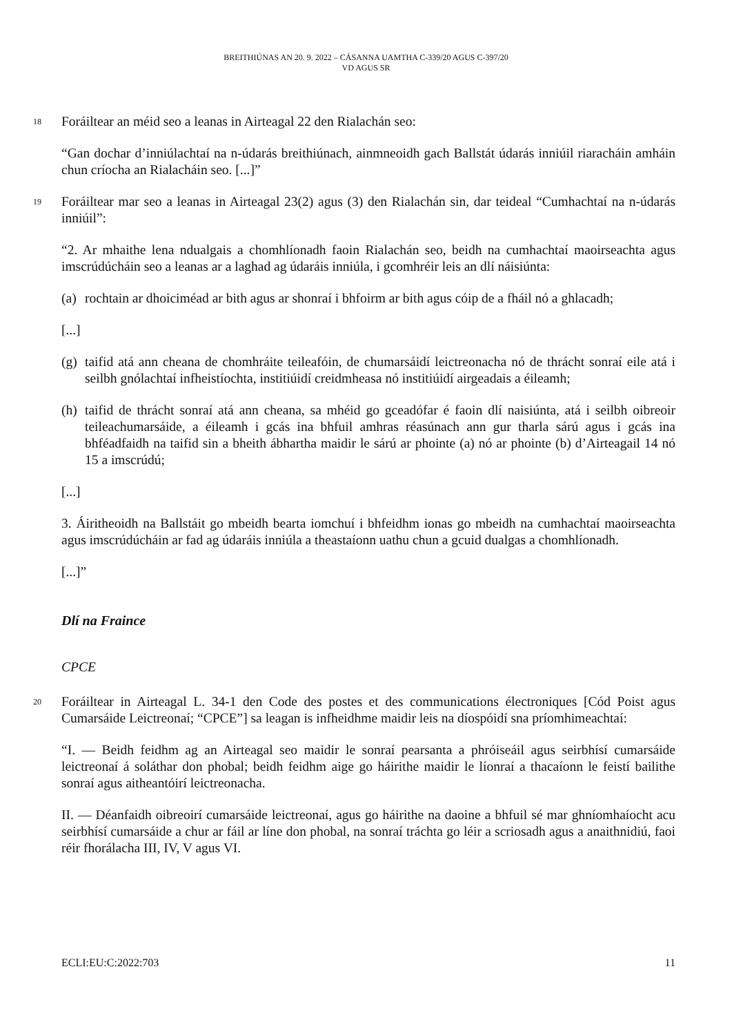BREITHIÚNAS AN 20. 9. 2022 – CÁSANNA UAMTHA C-339/20 AGUS C-397/20
VD AGUS SR
18
Foráiltear an méid seo a leanas in Airteagal 22 den Rialachán seo:
“Gan dochar d’inniúlachtaí na n-údarás breithiúnach, ainmneoidh gach Ballstát údarás inniúil riaracháin amháin chun críocha an Rialacháin seo. [...]”
19
Foráiltear mar seo a leanas in Airteagal 23(2) agus (3) den Rialachán sin, dar teideal “Cumhachtaí na n-údarás inniúil”:
“2. Ar mhaithe lena ndualgais a chomhlíonadh faoin Rialachán seo, beidh na cumhachtaí maoirseachta agus imscrúdúcháin seo a leanas ar a laghad ag údaráis inniúla, i gcomhréir leis an dlí náisiúnta:
(a) rochtain ar dhoiciméad ar bith agus ar shonraí i bhfoirm ar bith agus cóip de a fháil nó a ghlacadh;
[...]
(g) taifid atá ann cheana de chomhráite teileafóin, de chumarsáidí leictreonacha nó de thrácht sonraí eile atá i seilbh gnólachtaí infheistíochta, institiúidí creidmheasa nó institiúidí airgeadais a éileamh;
(h) taifid de thrácht sonraí atá ann cheana, sa mhéid go gceadófar é faoin dlí naisiúnta, atá i seilbh oibreoir teileachumarsáide, a éileamh i gcás ina bhfuil amhras réasúnach ann gur tharla sárú agus i gcás ina bhféadfaidh na taifid sin a bheith ábhartha maidir le sárú ar phointe (a) nó ar phointe (b) d’Airteagail 14 nó 15 a imscrúdú;
[...]
3. Áiritheoidh na Ballstáit go mbeidh bearta iomchuí i bhfeidhm ionas go mbeidh na cumhachtaí maoirseachta agus imscrúdúcháin ar fad ag údaráis inniúla a theastaíonn uathu chun a gcuid dualgas a chomhlíonadh.
[...]”
Dlí na Fraince
CPCE
20
Foráiltear in Airteagal L. 34-1 den Code des postes et des communications électroniques [Cód Poist agus Cumarsáide Leictreonaí; “CPCE”] sa leagan is infheidhme maidir leis na díospóidí sna príomhimeachtaí:
“I. — Beidh feidhm ag an Airteagal seo maidir le sonraí pearsanta a phróiseáil agus seirbhísí cumarsáide leictreonaí á soláthar don phobal; beidh feidhm aige go háirithe maidir le líonraí a thacaíonn le feistí bailithe sonraí agus aitheantóirí leictreonacha.
II. — Déanfaidh oibreoirí cumarsáide leictreonaí, agus go háirithe na daoine a bhfuil sé mar ghníomhaíocht acu seirbhísí cumarsáide a chur ar fáil ar líne don phobal, na sonraí tráchta go léir a scriosadh agus a anaithnidiú, faoi réir fhorálacha III, IV, V agus VI.
ECLI:EU:C:2022:703 11